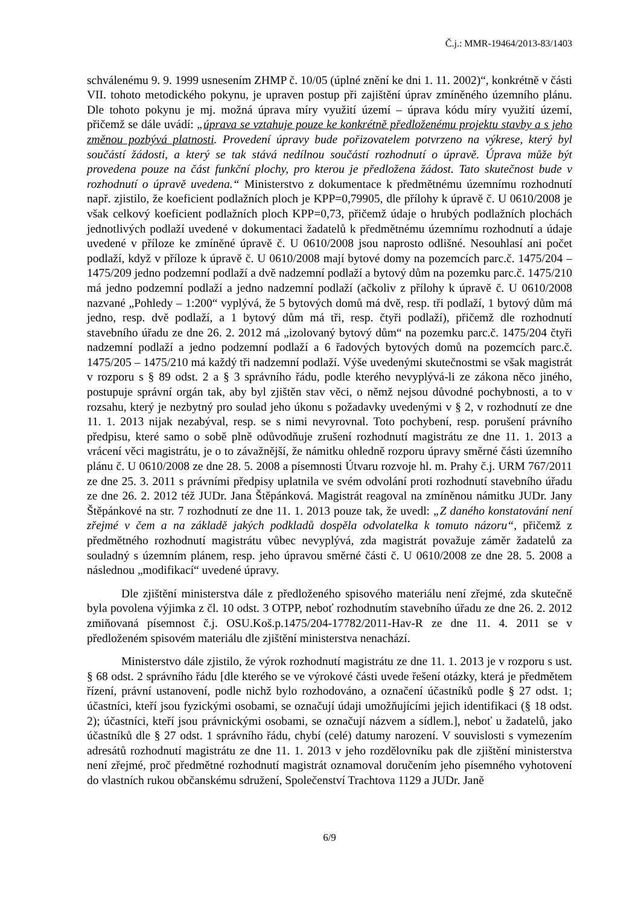Č.j.: MMR-19464/2013-83/1403
schválenému 9. 9. 1999 usnesením ZHMP č. 10/05 (úplné znění ke dni 1. 11. 2002)“, konkrétně v části VII. tohoto metodického pokynu, je upraven postup při zajištění úprav zmíněného územního plánu. Dle tohoto pokynu je mj. možná úprava míry využití území – úprava kódu míry využití území, přičemž se dále uvádí: „úprava se vztahuje pouze ke konkrétně předloženému projektu stavby a s jeho změnou pozbývá platnosti. Provedení úpravy bude pořizovatelem potvrzeno na výkrese, který byl součástí žádosti, a který se tak stává nedílnou součástí rozhodnutí o úpravě. Úprava může být provedena pouze na část funkční plochy, pro kterou je předložena žádost. Tato skutečnost bude v rozhodnutí o úpravě uvedena.“ Ministerstvo z dokumentace k předmětnému územnímu rozhodnutí např. zjistilo, že koeficient podlažních ploch je KPP=0,79905, dle přílohy k úpravě č. U 0610/2008 je však celkový koeficient podlažních ploch KPP=0,73, přičemž údaje o hrubých podlažních plochách jednotlivých podlaží uvedené v dokumentaci žadatelů k předmětnému územnímu rozhodnutí a údaje uvedené v příloze ke zmíněné úpravě č. U 0610/2008 jsou naprosto odlišné. Nesouhlasí ani počet podlaží, když v příloze k úpravě č. U 0610/2008 mají bytové domy na pozemcích parc.č. 1475/204 – 1475/209 jedno podzemní podlaží a dvě nadzemní podlaží a bytový dům na pozemku parc.č. 1475/210 má jedno podzemní podlaží a jedno nadzemní podlaží (ačkoliv z přílohy k úpravě č. U 0610/2008 nazvané „Pohledy – 1:200“ vyplývá, že 5 bytových domů má dvě, resp. tři podlaží, 1 bytový dům má jedno, resp. dvě podlaží, a 1 bytový dům má tři, resp. čtyři podlaží), přičemž dle rozhodnutí stavebního úřadu ze dne 26. 2. 2012 má „izolovaný bytový dům“ na pozemku parc.č. 1475/204 čtyři nadzemní podlaží a jedno podzemní podlaží a 6 řadových bytových domů na pozemcích parc.č. 1475/205 – 1475/210 má každý tři nadzemní podlaží. Výše uvedenými skutečnostmi se však magistrát v rozporu s § 89 odst. 2 a § 3 správního řádu, podle kterého nevyplývá-li ze zákona něco jiného, postupuje správní orgán tak, aby byl zjištěn stav věci, o němž nejsou důvodné pochybnosti, a to v rozsahu, který je nezbytný pro soulad jeho úkonu s požadavky uvedenými v § 2, v rozhodnutí ze dne 11. 1. 2013 nijak nezabýval, resp. se s nimi nevyrovnal. Toto pochybení, resp. porušení právního předpisu, které samo o sobě plně odůvodňuje zrušení rozhodnutí magistrátu ze dne 11. 1. 2013 a vrácení věci magistrátu, je o to závažnější, že námitku ohledně rozporu úpravy směrné části územního plánu č. U 0610/2008 ze dne 28. 5. 2008 a písemnosti Útvaru rozvoje hl. m. Prahy č.j. URM 767/2011 ze dne 25. 3. 2011 s právními předpisy uplatnila ve svém odvolání proti rozhodnutí stavebního úřadu ze dne 26. 2. 2012 též JUDr. Jana Štěpánková. Magistrát reagoval na zmíněnou námitku JUDr. Jany Štěpánkové na str. 7 rozhodnutí ze dne 11. 1. 2013 pouze tak, že uvedl: „Z daného konstatování není zřejmé v čem a na základě jakých podkladů dospěla odvolatelka k tomuto názoru“, přičemž z předmětného rozhodnutí magistrátu vůbec nevyplývá, zda magistrát považuje záměr žadatelů za souladný s územním plánem, resp. jeho úpravou směrné části č. U 0610/2008 ze dne 28. 5. 2008 a následnou „modifikací“ uvedené úpravy.
Dle zjištění ministerstva dále z předloženého spisového materiálu není zřejmé, zda skutečně byla povolena výjimka z čl. 10 odst. 3 OTPP, neboť rozhodnutím stavebního úřadu ze dne 26. 2. 2012 zmiňovaná písemnost č.j. OSU.Koš.p.1475/204-17782/2011-Hav-R ze dne 11. 4. 2011 se v předloženém spisovém materiálu dle zjištění ministerstva nenachází.
Ministerstvo dále zjistilo, že výrok rozhodnutí magistrátu ze dne 11. 1. 2013 je v rozporu s ust. § 68 odst. 2 správního řádu [dle kterého se ve výrokové části uvede řešení otázky, která je předmětem řízení, právní ustanovení, podle nichž bylo rozhodováno, a označení účastníků podle § 27 odst. 1; účastníci, kteří jsou fyzickými osobami, se označují údaji umožňujícími jejich identifikaci (§ 18 odst. 2); účastníci, kteří jsou právnickými osobami, se označují názvem a sídlem.], neboť u žadatelů, jako účastníků dle § 27 odst. 1 správního řádu, chybí (celé) datumy narození. V souvislosti s vymezením adresátů rozhodnutí magistrátu ze dne 11. 1. 2013 v jeho rozdělovníku pak dle zjištění ministerstva není zřejmé, proč předmětné rozhodnutí magistrát oznamoval doručením jeho písemného vyhotovení do vlastních rukou občanskému sdružení, Společenství Trachtova 1129 a JUDr. Janě
6/9